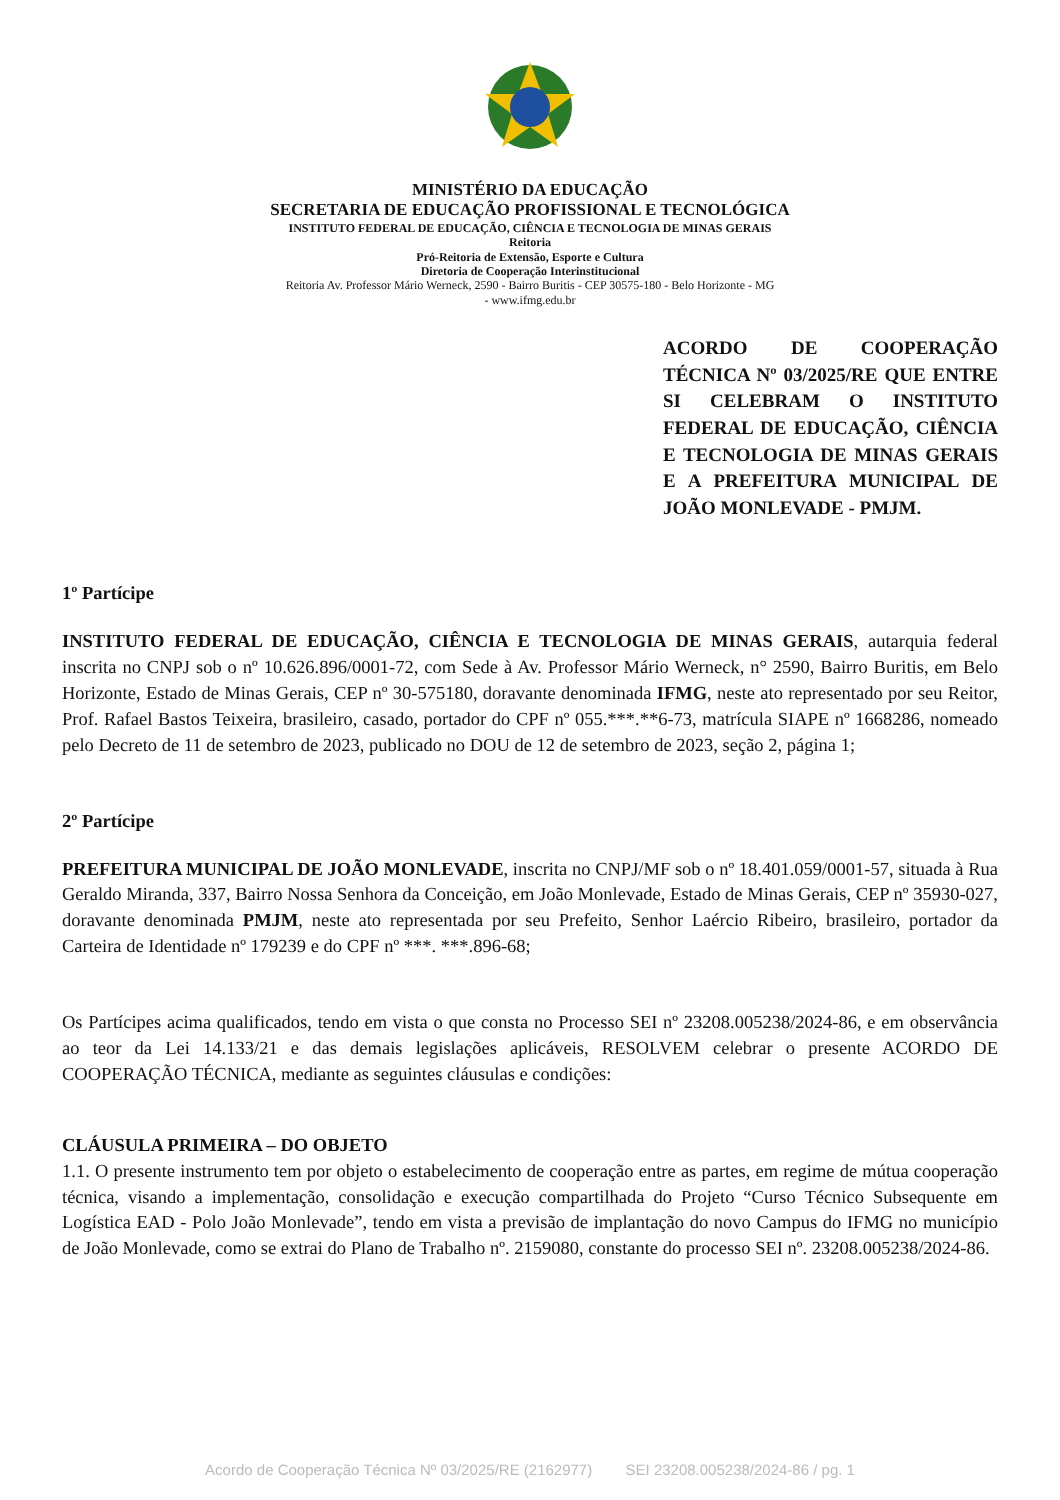MINISTÉRIO DA EDUCAÇÃO
SECRETARIA DE EDUCAÇÃO PROFISSIONAL E TECNOLÓGICA
INSTITUTO FEDERAL DE EDUCAÇÃO, CIÊNCIA E TECNOLOGIA DE MINAS GERAIS
Reitoria
Pró-Reitoria de Extensão, Esporte e Cultura
Diretoria de Cooperação Interinstitucional
Reitoria Av. Professor Mário Werneck, 2590 - Bairro Buritis - CEP 30575-180 - Belo Horizonte - MG
- www.ifmg.edu.br
ACORDO DE COOPERAÇÃO TÉCNICA Nº 03/2025/RE QUE ENTRE SI CELEBRAM O INSTITUTO FEDERAL DE EDUCAÇÃO, CIÊNCIA E TECNOLOGIA DE MINAS GERAIS E A PREFEITURA MUNICIPAL DE JOÃO MONLEVADE - PMJM.
1º Partícipe
INSTITUTO FEDERAL DE EDUCAÇÃO, CIÊNCIA E TECNOLOGIA DE MINAS GERAIS, autarquia federal inscrita no CNPJ sob o nº 10.626.896/0001-72, com Sede à Av. Professor Mário Werneck, n° 2590, Bairro Buritis, em Belo Horizonte, Estado de Minas Gerais, CEP nº 30-575180, doravante denominada IFMG, neste ato representado por seu Reitor, Prof. Rafael Bastos Teixeira, brasileiro, casado, portador do CPF nº 055.***.**6-73, matrícula SIAPE nº 1668286, nomeado pelo Decreto de 11 de setembro de 2023, publicado no DOU de 12 de setembro de 2023, seção 2, página 1;
2º Partícipe
PREFEITURA MUNICIPAL DE JOÃO MONLEVADE, inscrita no CNPJ/MF sob o nº 18.401.059/0001-57, situada à Rua Geraldo Miranda, 337, Bairro Nossa Senhora da Conceição, em João Monlevade, Estado de Minas Gerais, CEP nº 35930-027, doravante denominada PMJM, neste ato representada por seu Prefeito, Senhor Laércio Ribeiro, brasileiro, portador da Carteira de Identidade nº 179239 e do CPF nº ***. ***.896-68;
Os Partícipes acima qualificados, tendo em vista o que consta no Processo SEI nº 23208.005238/2024-86, e em observância ao teor da Lei 14.133/21 e das demais legislações aplicáveis, RESOLVEM celebrar o presente ACORDO DE COOPERAÇÃO TÉCNICA, mediante as seguintes cláusulas e condições:
CLÁUSULA PRIMEIRA – DO OBJETO
1.1. O presente instrumento tem por objeto o estabelecimento de cooperação entre as partes, em regime de mútua cooperação técnica, visando a implementação, consolidação e execução compartilhada do Projeto “Curso Técnico Subsequente em Logística EAD - Polo João Monlevade”, tendo em vista a previsão de implantação do novo Campus do IFMG no município de João Monlevade, como se extrai do Plano de Trabalho nº. 2159080, constante do processo SEI nº. 23208.005238/2024-86.
Acordo de Cooperação Técnica Nº 03/2025/RE (2162977) SEI 23208.005238/2024-86 / pg. 1